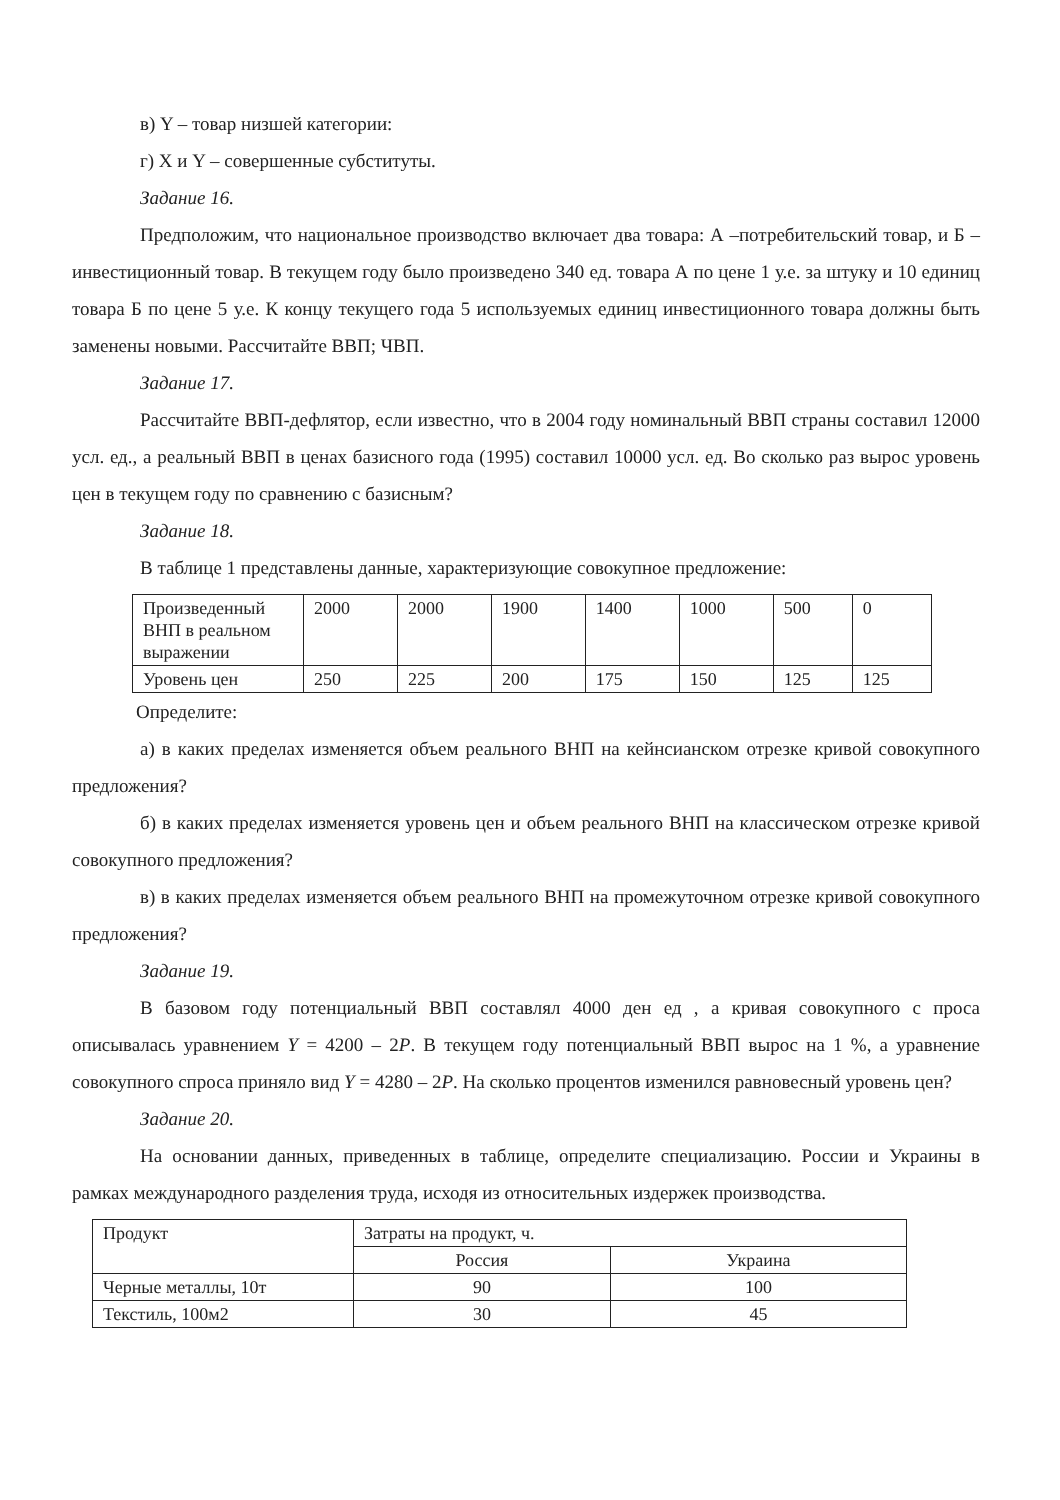в) Y – товар низшей категории:
г) X и Y – совершенные субституты.
Задание 16.
Предположим, что национальное производство включает два товара: А –потребительский товар, и Б – инвестиционный товар. В текущем году было произведено 340 ед. товара А по цене 1 у.е. за штуку и 10 единиц товара Б по цене 5 у.е. К концу текущего года 5 используемых единиц инвестиционного товара должны быть заменены новыми. Рассчитайте ВВП; ЧВП.
Задание 17.
Рассчитайте ВВП-дефлятор, если известно, что в 2004 году номинальный ВВП страны составил 12000 усл. ед., а реальный ВВП в ценах базисного года (1995) составил 10000 усл. ед. Во сколько раз вырос уровень цен в текущем году по сравнению с базисным?
Задание 18.
В таблице 1 представлены данные, характеризующие совокупное предложение:
| Произведенный ВНП в реальном выражении | 2000 | 2000 | 1900 | 1400 | 1000 | 500 | 0 |
| Уровень цен | 250 | 225 | 200 | 175 | 150 | 125 | 125 |
Определите:
а) в каких пределах изменяется объем реального ВНП на кейнсианском отрезке кривой совокупного предложения?
б) в каких пределах изменяется уровень цен и объем реального ВНП на классическом отрезке кривой совокупного предложения?
в) в каких пределах изменяется объем реального ВНП на промежуточном отрезке кривой совокупного предложения?
Задание 19.
В базовом году потенциальный ВВП составлял 4000 ден ед , а кривая совокупного с проса описывалась уравнением Y = 4200 – 2P. В текущем году потенциальный ВВП вырос на 1 %, а уравнение совокупного спроса приняло вид Y = 4280 – 2P. На сколько процентов изменился равновесный уровень цен?
Задание 20.
На основании данных, приведенных в таблице, определите специализацию. России и Украины в рамках международного разделения труда, исходя из относительных издержек производства.
| Продукт | Затраты на продукт, ч. | |
| | Россия | Украина |
| Черные металлы, 10т | 90 | 100 |
| Текстиль, 100м2 | 30 | 45 |